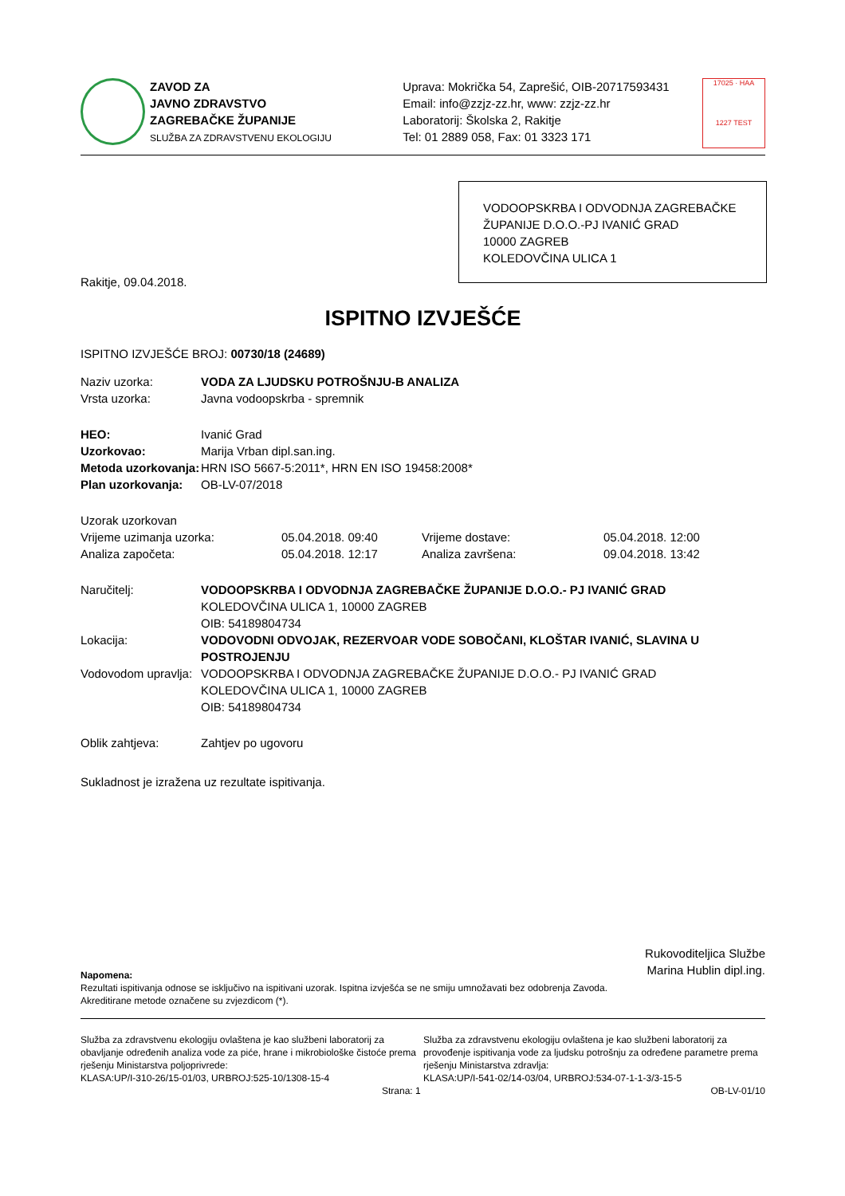ZAVOD ZA
JAVNO ZDRAVSTVO
ZAGREBAČKE ŽUPANIJE
SLUŽBA ZA ZDRAVSTVENU EKOLOGIJU
Uprava: Mokrička 54, Zaprešić, OIB-20717593431
Email: info@zzjz-zz.hr, www: zzjz-zz.hr
Laboratorij: Školska 2, Rakitje
Tel: 01 2889 058, Fax: 01 3323 171
17025 · HAA
1227 TEST
VODOOPSKRBA I ODVODNJA ZAGREBAČKE ŽUPANIJE D.O.O.-PJ IVANIĆ GRAD
10000 ZAGREB
KOLEDOVČINA ULICA 1
Rakitje, 09.04.2018.
ISPITNO IZVJEŠĆE
ISPITNO IZVJEŠĆE BROJ: 00730/18 (24689)
Naziv uzorka: VODA ZA LJUDSKU POTROŠNJU-B ANALIZA
Vrsta uzorka: Javna vodoopskrba - spremnik
HEO: Ivanić Grad
Uzorkovao: Marija Vrban dipl.san.ing.
Metoda uzorkovanja: HRN ISO 5667-5:2011*, HRN EN ISO 19458:2008*
Plan uzorkovanja: OB-LV-07/2018
Uzorak uzorkovan
Vrijeme uzimanja uzorka: 05.04.2018. 09:40 Vrijeme dostave: 05.04.2018. 12:00
Analiza započeta: 05.04.2018. 12:17 Analiza završena: 09.04.2018. 13:42
Naručitelj: VODOOPSKRBA I ODVODNJA ZAGREBAČKE ŽUPANIJE D.O.O.- PJ IVANIĆ GRAD
KOLEDOVČINA ULICA 1, 10000 ZAGREB
OIB: 54189804734
Lokacija: VODOVODNI ODVOJAK, REZERVOAR VODE SOBOČANI, KLOŠTAR IVANIĆ, SLAVINA U POSTROJENJU
Vodovodom upravlja: VODOOPSKRBA I ODVODNJA ZAGREBAČKE ŽUPANIJE D.O.O.- PJ IVANIĆ GRAD
KOLEDOVČINA ULICA 1, 10000 ZAGREB
OIB: 54189804734
Oblik zahtjeva: Zahtjev po ugovoru
Sukladnost je izražena uz rezultate ispitivanja.
Rukovoditeljica Službe
Marina Hublin dipl.ing.
Napomena:
Rezultati ispitivanja odnose se isključivo na ispitivani uzorak. Ispitna izvješća se ne smiju umnožavati bez odobrenja Zavoda.
Akreditirane metode označene su zvjezdicom (*).
Služba za zdravstvenu ekologiju ovlaštena je kao službeni laboratorij za obavljanje određenih analiza vode za piće, hrane i mikrobiološke čistoće prema rješenju Ministarstva poljoprivrede:
KLASA:UP/I-310-26/15-01/03, URBROJ:525-10/1308-15-4
Služba za zdravstvenu ekologiju ovlaštena je kao službeni laboratorij za provođenje ispitivanja vode za ljudsku potrošnju za određene parametre prema rješenju Ministarstva zdravlja:
KLASA:UP/I-541-02/14-03/04, URBROJ:534-07-1-1-3/3-15-5
Strana: 1 OB-LV-01/10